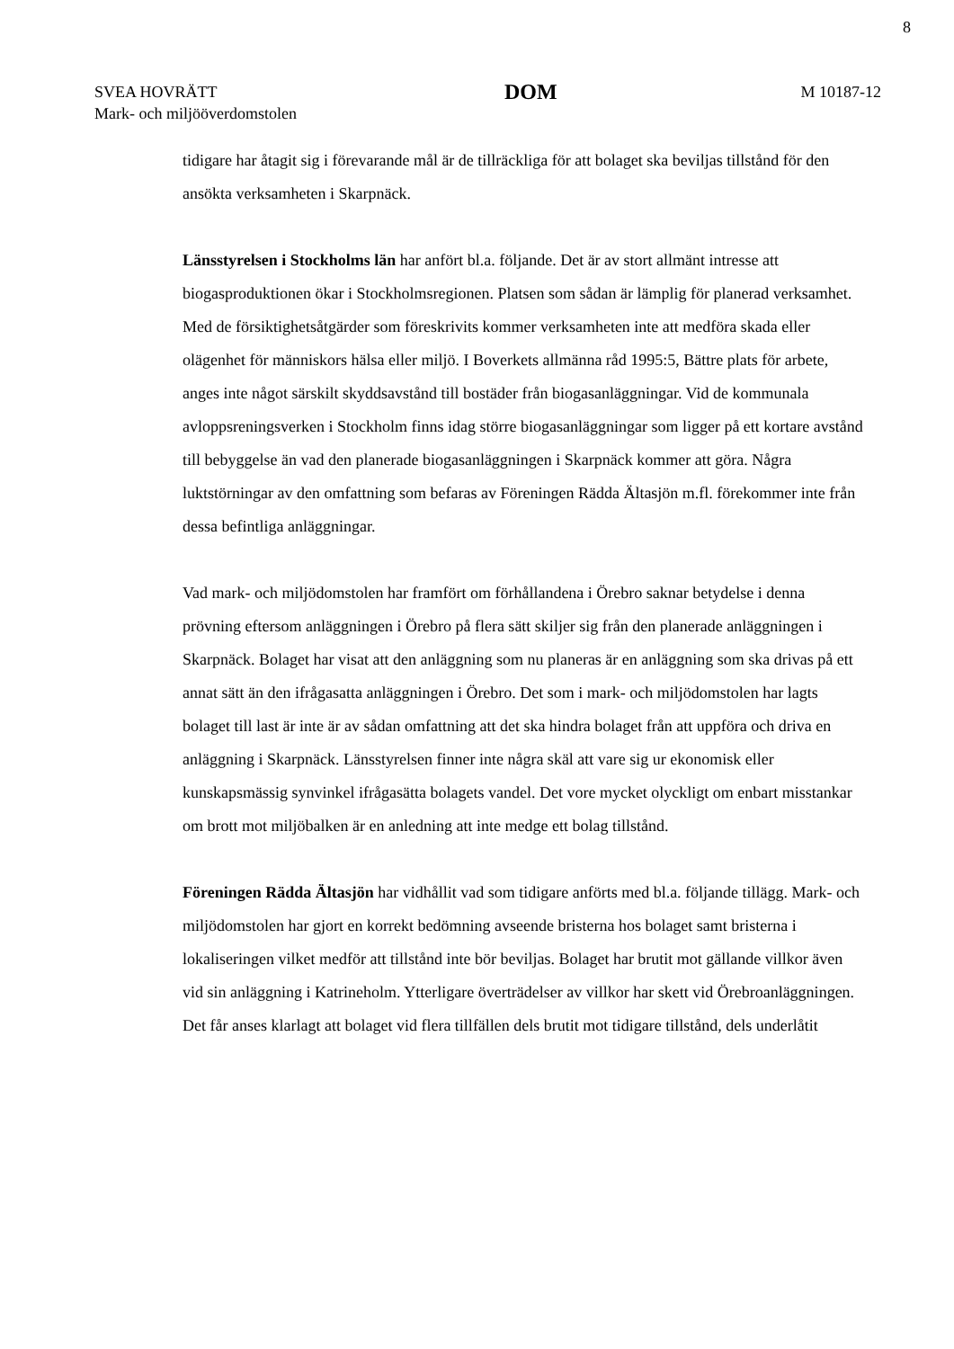8
SVEA HOVRÄTT
Mark- och miljööverdomstolen
DOM
M 10187-12
tidigare har åtagit sig i förevarande mål är de tillräckliga för att bolaget ska beviljas tillstånd för den ansökta verksamheten i Skarpnäck.
Länsstyrelsen i Stockholms län har anfört bl.a. följande. Det är av stort allmänt intresse att biogasproduktionen ökar i Stockholmsregionen. Platsen som sådan är lämplig för planerad verksamhet. Med de försiktighetsåtgärder som föreskrivits kommer verksamheten inte att medföra skada eller olägenhet för människors hälsa eller miljö. I Boverkets allmänna råd 1995:5, Bättre plats för arbete, anges inte något särskilt skyddsavstånd till bostäder från biogasanläggningar. Vid de kommunala avloppsreningsverken i Stockholm finns idag större biogasanläggningar som ligger på ett kortare avstånd till bebyggelse än vad den planerade biogasanläggningen i Skarpnäck kommer att göra. Några luktstörningar av den omfattning som befaras av Föreningen Rädda Ältasjön m.fl. förekommer inte från dessa befintliga anläggningar.
Vad mark- och miljödomstolen har framfört om förhållandena i Örebro saknar betydelse i denna prövning eftersom anläggningen i Örebro på flera sätt skiljer sig från den planerade anläggningen i Skarpnäck. Bolaget har visat att den anläggning som nu planeras är en anläggning som ska drivas på ett annat sätt än den ifrågasatta anläggningen i Örebro. Det som i mark- och miljödomstolen har lagts bolaget till last är inte är av sådan omfattning att det ska hindra bolaget från att uppföra och driva en anläggning i Skarpnäck. Länsstyrelsen finner inte några skäl att vare sig ur ekonomisk eller kunskapsmässig synvinkel ifrågasätta bolagets vandel. Det vore mycket olyckligt om enbart misstankar om brott mot miljöbalken är en anledning att inte medge ett bolag tillstånd.
Föreningen Rädda Ältasjön har vidhållit vad som tidigare anförts med bl.a. följande tillägg. Mark- och miljödomstolen har gjort en korrekt bedömning avseende bristerna hos bolaget samt bristerna i lokaliseringen vilket medför att tillstånd inte bör beviljas. Bolaget har brutit mot gällande villkor även vid sin anläggning i Katrineholm. Ytterligare överträdelser av villkor har skett vid Örebroanläggningen. Det får anses klarlagt att bolaget vid flera tillfällen dels brutit mot tidigare tillstånd, dels underlåtit